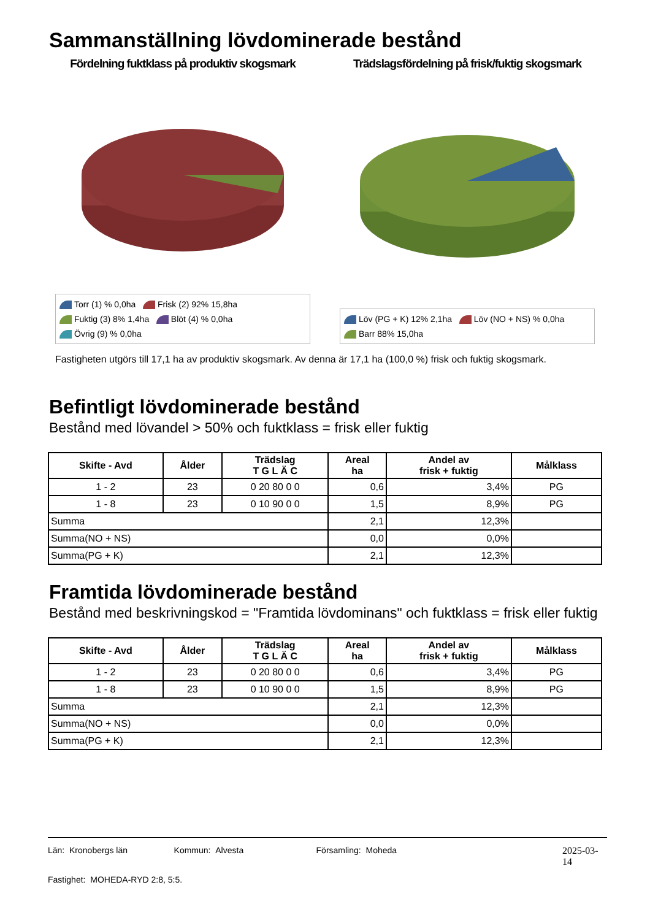Sammanställning lövdominerade bestånd
Fördelning fuktklass på produktiv skogsmark
Torr (1) % 0,0ha Frisk (2) 92% 15,8ha
Fuktig (3) 8% 1,4ha Blöt (4) % 0,0ha
Övrig (9) % 0,0ha
Trädslagsfördelning på frisk/fuktig skogsmark
Löv (PG + K) 12% 2,1ha Löv (NO + NS) % 0,0ha
Barr 88% 15,0ha
Fastigheten utgörs till 17,1 ha av produktiv skogsmark. Av denna är 17,1 ha (100,0 %) frisk och fuktig skogsmark.
Befintligt lövdominerade bestånd
Bestånd med lövandel > 50% och fuktklass = frisk eller fuktig
| Skifte - Avd | Ålder | Trädslag T G L Ä C | Areal ha | Andel av frisk + fuktig | Målklass |
| --- | --- | --- | --- | --- | --- |
| 1 - 2 | 23 | 0 20 80 0 0 | 0,6 | 3,4% | PG |
| 1 - 8 | 23 | 0 10 90 0 0 | 1,5 | 8,9% | PG |
| Summa | | | 2,1 | 12,3% | |
| Summa(NO + NS) | | | 0,0 | 0,0% | |
| Summa(PG + K) | | | 2,1 | 12,3% | |
Framtida lövdominerade bestånd
Bestånd med beskrivningskod = "Framtida lövdominans" och fuktklass = frisk eller fuktig
| Skifte - Avd | Ålder | Trädslag T G L Ä C | Areal ha | Andel av frisk + fuktig | Målklass |
| --- | --- | --- | --- | --- | --- |
| 1 - 2 | 23 | 0 20 80 0 0 | 0,6 | 3,4% | PG |
| 1 - 8 | 23 | 0 10 90 0 0 | 1,5 | 8,9% | PG |
| Summa | | | 2,1 | 12,3% | |
| Summa(NO + NS) | | | 0,0 | 0,0% | |
| Summa(PG + K) | | | 2,1 | 12,3% | |
Län: Kronobergs län Kommun: Alvesta Församling: Moheda 2025-03-14
Fastighet: MOHEDA-RYD 2:8, 5:5.